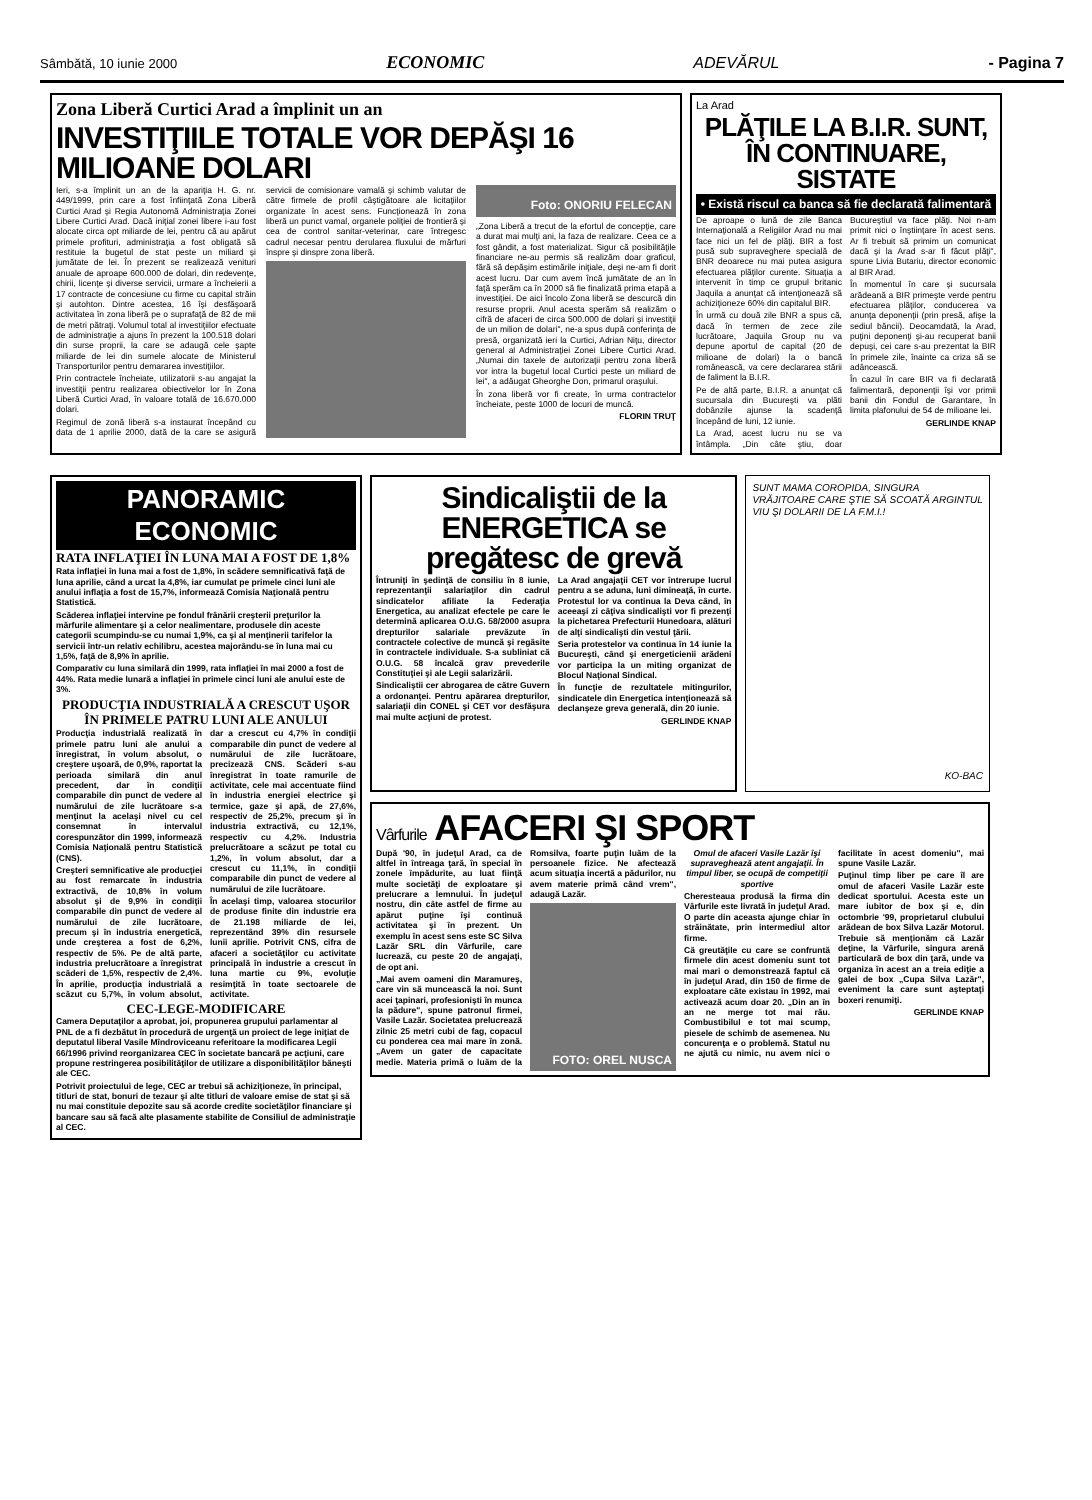Sâmbătă, 10 iunie 2000 ECONOMIC ADEVĂRUL - Pagina 7
Zona Liberă Curtici Arad a împlinit un an
INVESTIŢIILE TOTALE VOR DEPĂŞI 16 MILIOANE DOLARI
Ieri, s-a împlinit un an de la apariţia H. G. nr. 449/1999, prin care a fost înfiinţată Zona Liberă Curtici Arad şi Regia Autonomă Administraţia Zonei Libere Curtici Arad. Dacă iniţial zonei libere i-au fost alocate circa opt miliarde de lei, pentru că au apărut primele profituri, administraţia a fost obligată să restituie la bugetul de stat peste un miliard şi jumătate de lei. În prezent se realizează venituri anuale de aproape 600.000 de dolari, din redevenţe, chirii, licenţe şi diverse servicii, urmare a încheierii a 17 contracte de concesiune cu firme cu capital străin şi autohton. Dintre acestea, 16 îşi desfăşoară activitatea în zona liberă pe o suprafaţă de 82 de mii de metri pătraţi. Volumul total al investiţiilor efectuate de administraţie a ajuns în prezent la 100.518 dolari din surse proprii, la care se adaugă cele şapte miliarde de lei din sumele alocate de Ministerul Transporturilor pentru demararea investiţiilor.
Prin contractele încheiate, utilizatorii s-au angajat la investiţii pentru realizarea obiectivelor lor în Zona Liberă Curtici Arad, în valoare totală de 16.670.000 dolari.
Regimul de zonă liberă s-a instaurat începând cu data de 1 aprilie 2000, dată de la care se asigură servicii de comisionare vamală şi schimb valutar de către firmele de profil câştigătoare ale licitaţiilor organizate în acest sens. Funcţionează în zona liberă un punct vamal, organele poliţiei de frontieră şi cea de control sanitar-veterinar, care întregesc cadrul necesar pentru derularea fluxului de mărfuri înspre şi dinspre zona liberă.
Foto: ONORIU FELECAN
„Zona Liberă a trecut de la efortul de concepţie, care a durat mai mulţi ani, la faza de realizare. Ceea ce a fost gândit, a fost materializat. Sigur că posibilităţile financiare ne-au permis să realizăm doar graficul, fără să depăşim estimările iniţiale, deşi ne-am fi dorit acest lucru. Dar cum avem încă jumătate de an în faţă sperăm ca în 2000 să fie finalizată prima etapă a investiţiei. De aici încolo Zona liberă se descurcă din resurse proprii. Anul acesta sperăm să realizăm o cifră de afaceri de circa 500.000 de dolari şi investiţii de un milion de dolari", ne-a spus după conferinţa de presă, organizată ieri la Curtici, Adrian Niţu, director general al Administraţiei Zonei Libere Curtici Arad. „Numai din taxele de autorizaţii pentru zona liberă vor intra la bugetul local Curtici peste un miliard de lei", a adăugat Gheorghe Don, primarul oraşului.
În zona liberă vor fi create, în urma contractelor încheiate, peste 1000 de locuri de muncă.
FLORIN TRUŢ
La Arad
PLĂŢILE LA B.I.R. SUNT, ÎN CONTINUARE, SISTATE
• Există riscul ca banca să fie declarată falimentară
De aproape o lună de zile Banca Internaţională a Religiilor Arad nu mai face nici un fel de plăţi. BIR a fost pusă sub supraveghere specială de BNR deoarece nu mai putea asigura efectuarea plăţilor curente. Situaţia a intervenit în timp ce grupul britanic Jaquila a anunţat că intenţionează să achiziţioneze 60% din capitalul BIR.
În urmă cu două zile BNR a spus că, dacă în termen de zece zile lucrătoare, Jaquila Group nu va depune aportul de capital (20 de milioane de dolari) la o bancă românească, va cere declararea stării de faliment la B.I.R.
Pe de altă parte, B.I.R. a anunţat că sucursala din Bucureşti va plăti dobânzile ajunse la scadenţă începând de luni, 12 iunie.
La Arad, acest lucru nu se va întâmpla. „Din câte ştiu, doar Bucureştiul va face plăţi. Noi n-am primit nici o înştiinţare în acest sens. Ar fi trebuit să primim un comunicat dacă şi la Arad s-ar fi făcut plăţi", spune Livia Butariu, director economic al BIR Arad.
În momentul în care şi sucursala arădeană a BIR primeşte verde pentru efectuarea plăţilor, conducerea va anunţa deponenţii (prin presă, afişe la sediul băncii). Deocamdată, la Arad, puţini deponenţi şi-au recuperat banii depuşi, cei care s-au prezentat la BIR în primele zile, înainte ca criza să se adâncească.
În cazul în care BIR va fi declarată falimentară, deponenţii îşi vor primii banii din Fondul de Garantare, în limita plafonului de 54 de milioane lei.
GERLINDE KNAP
PANORAMIC ECONOMIC
RATA INFLAŢIEI ÎN LUNA MAI A FOST DE 1,8%
Rata inflaţiei în luna mai a fost de 1,8%, în scădere semnificativă faţă de luna aprilie, când a urcat la 4,8%, iar cumulat pe primele cinci luni ale anului inflaţia a fost de 15,7%, informează Comisia Naţională pentru Statistică.
Scăderea inflaţiei intervine pe fondul frânării creşterii preţurilor la mărfurile alimentare şi a celor nealimentare, produsele din aceste categorii scumpindu-se cu numai 1,9%, ca şi al menţinerii tarifelor la servicii într-un relativ echilibru, acestea majorându-se în luna mai cu 1,5%, faţă de 8,9% în aprilie.
Comparativ cu luna similară din 1999, rata inflaţiei în mai 2000 a fost de 44%. Rata medie lunară a inflaţiei în primele cinci luni ale anului este de 3%.
PRODUCŢIA INDUSTRIALĂ A CRESCUT UŞOR ÎN PRIMELE PATRU LUNI ALE ANULUI
Producţia industrială realizată în primele patru luni ale anului a înregistrat, în volum absolut, o creştere uşoară, de 0,9%, raportat la perioada similară din anul precedent, dar în condiţii comparabile din punct de vedere al numărului de zile lucrătoare s-a menţinut la acelaşi nivel cu cel consemnat în intervalul corespunzător din 1999, informează Comisia Naţională pentru Statistică (CNS).
Creşteri semnificative ale producţiei au fost remarcate în industria extractivă, de 10,8% în volum absolut şi de 9,9% în condiţii comparabile din punct de vedere al numărului de zile lucrătoare, precum şi în industria energetică, unde creşterea a fost de 6,2%, respectiv de 5%. Pe de altă parte, industria prelucrătoare a înregistrat scăderi de 1,5%, respectiv de 2,4%. În aprilie, producţia industrială a scăzut cu 5,7%, în volum absolut, dar a crescut cu 4,7% în condiţii comparabile din punct de vedere al numărului de zile lucrătoare, precizează CNS. Scăderi s-au înregistrat în toate ramurile de activitate, cele mai accentuate fiind în industria energiei electrice şi termice, gaze şi apă, de 27,6%, respectiv de 25,2%, precum şi în industria extractivă, cu 12,1%, respectiv cu 4,2%. Industria prelucrătoare a scăzut pe total cu 1,2%, în volum absolut, dar a crescut cu 11,1%, în condiţii comparabile din punct de vedere al numărului de zile lucrătoare.
În acelaşi timp, valoarea stocurilor de produse finite din industrie era de 21.198 miliarde de lei, reprezentând 39% din resursele lunii aprilie. Potrivit CNS, cifra de afaceri a societăţilor cu activitate principală în industrie a crescut în luna martie cu 9%, evoluţie resimţită în toate sectoarele de activitate.
CEC-LEGE-MODIFICARE
Camera Deputaţilor a aprobat, joi, propunerea grupului parlamentar al PNL de a fi dezbătut în procedură de urgenţă un proiect de lege iniţiat de deputatul liberal Vasile Mîndroviceanu referitoare la modificarea Legii 66/1996 privind reorganizarea CEC în societate bancară pe acţiuni, care propune restringerea posibilităţilor de utilizare a disponibilităţilor băneşti ale CEC.
Potrivit proiectului de lege, CEC ar trebui să achiziţioneze, în principal, titluri de stat, bonuri de tezaur şi alte titluri de valoare emise de stat şi să nu mai constituie depozite sau să acorde credite societăţilor financiare şi bancare sau să facă alte plasamente stabilite de Consiliul de administraţie al CEC.
Sindicaliştii de la ENERGETICA se pregătesc de grevă
Întruniţi în şedinţă de consiliu în 8 iunie, reprezentanţii salariaţilor din cadrul sindicatelor afiliate la Federaţia Energetica, au analizat efectele pe care le determină aplicarea O.U.G. 58/2000 asupra drepturilor salariale prevăzute în contractele colective de muncă şi regăsite în contractele individuale. S-a subliniat că O.U.G. 58 încalcă grav prevederile Constituţiei şi ale Legii salarizării.
Sindicaliştii cer abrogarea de către Guvern a ordonanţei. Pentru apărarea drepturilor, salariaţii din CONEL şi CET vor desfăşura mai multe acţiuni de protest.
La Arad angajaţii CET vor întrerupe lucrul pentru a se aduna, luni dimineaţă, în curte. Protestul lor va continua la Deva când, în aceeaşi zi câţiva sindicalişti vor fi prezenţi la pichetarea Prefecturii Hunedoara, alături de alţi sindicalişti din vestul ţării.
Seria protestelor va continua în 14 iunie la Bucureşti, când şi energeticienii arădeni vor participa la un miting organizat de Blocul Naţional Sindical.
În funcţie de rezultatele mitingurilor, sindicatele din Energetica intenţionează să declanşeze greva generală, din 20 iunie.
GERLINDE KNAP
SUNT MAMA COROPIDA, SINGURA VRĂJITOARE CARE ŞTIE SĂ SCOATĂ ARGINTUL VIU ŞI DOLARII DE LA F.M.I.!
KO-BAC
Vârfurile AFACERI ŞI SPORT
După '90, în judeţul Arad, ca de altfel în întreaga ţară, în special în zonele împădurite, au luat fiinţă multe societăţi de exploatare şi prelucrare a lemnului. În judeţul nostru, din câte astfel de firme au apărut puţine îşi continuă activitatea şi în prezent. Un exemplu în acest sens este SC Silva Lazăr SRL din Vârfurile, care lucrează, cu peste 20 de angajaţi, de opt ani.
„Mai avem oameni din Maramureş, care vin să muncească la noi. Sunt acei ţapinari, profesionişti în munca la pădure", spune patronul firmei, Vasile Lazăr. Societatea prelucrează zilnic 25 metri cubi de fag, copacul cu ponderea cea mai mare în zonă. „Avem un gater de capacitate medie. Materia primă o luăm de la Romsilva, foarte puţin luăm de la persoanele fizice. Ne afectează acum situaţia incertă a pădurilor, nu avem materie primă când vrem", adaugă Lazăr.
FOTO: OREL NUSCA
Omul de afaceri Vasile Lazăr îşi supraveghează atent angajaţii. În timpul liber, se ocupă de competiţii sportive
Cheresteaua produsă la firma din Vârfurile este livrată în judeţul Arad. O parte din aceasta ajunge chiar în străinătate, prin intermediul altor firme.
Că greutăţile cu care se confruntă firmele din acest domeniu sunt tot mai mari o demonstrează faptul că în judeţul Arad, din 150 de firme de exploatare câte existau în 1992, mai activează acum doar 20. „Din an în an ne merge tot mai rău. Combustibilul e tot mai scump, piesele de schimb de asemenea. Nu concurenţa e o problemă. Statul nu ne ajută cu nimic, nu avem nici o facilitate în acest domeniu", mai spune Vasile Lazăr.
Puţinul timp liber pe care îl are omul de afaceri Vasile Lazăr este dedicat sportului. Acesta este un mare iubitor de box şi e, din octombrie '99, proprietarul clubului arădean de box Silva Lazăr Motorul. Trebuie să menţionăm că Lazăr deţine, la Vârfurile, singura arenă particulară de box din ţară, unde va organiza în acest an a treia ediţie a galei de box „Cupa Silva Lazăr", eveniment la care sunt aşteptaţi boxeri renumiţi.
GERLINDE KNAP